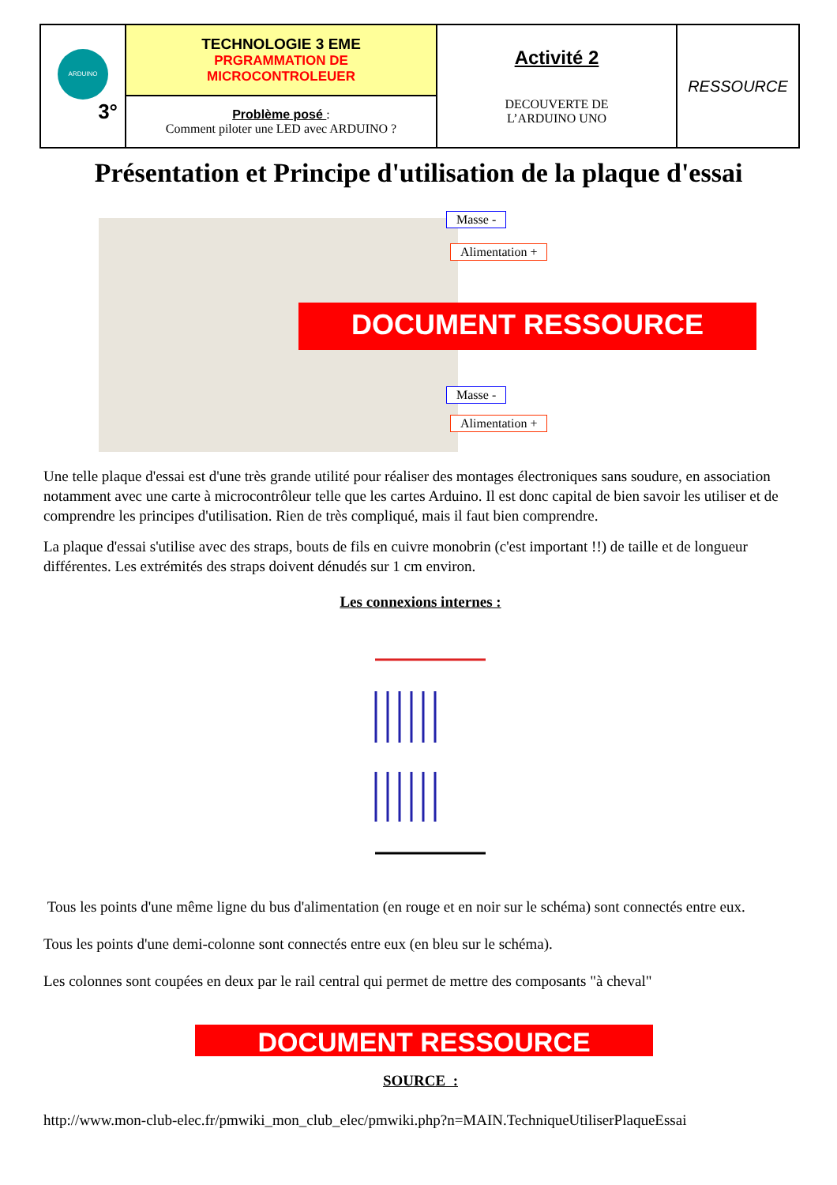| ARDUINO 3° | TECHNOLOGIE 3 EME PRGRAMMATION DE MICROCONTROLEUER | Activité 2 DECOUVERTE DE L’ARDUINO UNO | RESSOURCE |
| | Problème posé : Comment piloter une LED avec ARDUINO ? | | |
Présentation et Principe d'utilisation de la plaque d'essai
Masse -
Alimentation +
DOCUMENT RESSOURCE
Masse -
Alimentation +
Une telle plaque d'essai est d'une très grande utilité pour réaliser des montages électroniques sans soudure, en association notamment avec une carte à microcontrôleur telle que les cartes Arduino. Il est donc capital de bien savoir les utiliser et de comprendre les principes d'utilisation. Rien de très compliqué, mais il faut bien comprendre.
La plaque d'essai s'utilise avec des straps, bouts de fils en cuivre monobrin (c'est important !!) de taille et de longueur différentes. Les extrémités des straps doivent dénudés sur 1 cm environ.
Les connexions internes :
Tous les points d'une même ligne du bus d'alimentation (en rouge et en noir sur le schéma) sont connectés entre eux.
Tous les points d'une demi-colonne sont connectés entre eux (en bleu sur le schéma).
Les colonnes sont coupées en deux par le rail central qui permet de mettre des composants "à cheval"
DOCUMENT RESSOURCE
SOURCE :
http://www.mon-club-elec.fr/pmwiki_mon_club_elec/pmwiki.php?n=MAIN.TechniqueUtiliserPlaqueEssai